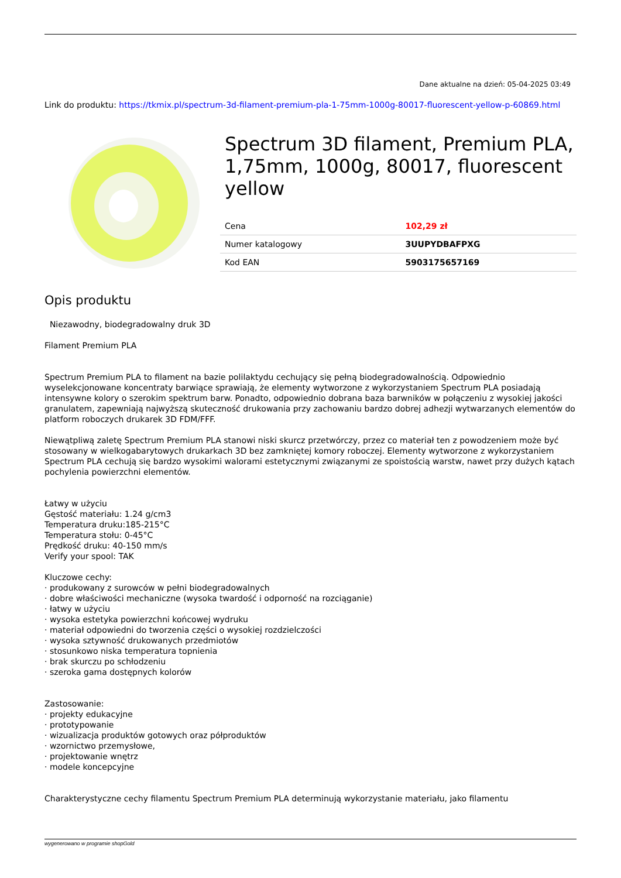Dane aktualne na dzień: 05-04-2025 03:49
Link do produktu: https://tkmix.pl/spectrum-3d-filament-premium-pla-1-75mm-1000g-80017-fluorescent-yellow-p-60869.html
Spectrum 3D filament, Premium PLA, 1,75mm, 1000g, 80017, fluorescent yellow
| Cena | 102,29 zł |
| Numer katalogowy | 3UUPYDBAFPXG |
| Kod EAN | 5903175657169 |
Opis produktu
Niezawodny, biodegradowalny druk 3D
Filament Premium PLA
Spectrum Premium PLA to filament na bazie polilaktydu cechujący się pełną biodegradowalnością. Odpowiednio wyselekcjonowane koncentraty barwiące sprawiają, że elementy wytworzone z wykorzystaniem Spectrum PLA posiadają intensywne kolory o szerokim spektrum barw. Ponadto, odpowiednio dobrana baza barwników w połączeniu z wysokiej jakości granulatem, zapewniają najwyższą skuteczność drukowania przy zachowaniu bardzo dobrej adhezji wytwarzanych elementów do platform roboczych drukarek 3D FDM/FFF.
Niewątpliwą zaletę Spectrum Premium PLA stanowi niski skurcz przetwórczy, przez co materiał ten z powodzeniem może być stosowany w wielkogabarytowych drukarkach 3D bez zamkniętej komory roboczej. Elementy wytworzone z wykorzystaniem Spectrum PLA cechują się bardzo wysokimi walorami estetycznymi związanymi ze spoistością warstw, nawet przy dużych kątach pochylenia powierzchni elementów.
Łatwy w użyciu
Gęstość materiału: 1.24 g/cm3
Temperatura druku:185-215°C
Temperatura stołu: 0-45°C
Prędkość druku: 40-150 mm/s
Verify your spool: TAK
Kluczowe cechy:
· produkowany z surowców w pełni biodegradowalnych
· dobre właściwości mechaniczne (wysoka twardość i odporność na rozciąganie)
· łatwy w użyciu
· wysoka estetyka powierzchni końcowej wydruku
· materiał odpowiedni do tworzenia części o wysokiej rozdzielczości
· wysoka sztywność drukowanych przedmiotów
· stosunkowo niska temperatura topnienia
· brak skurczu po schłodzeniu
· szeroka gama dostępnych kolorów
Zastosowanie:
· projekty edukacyjne
· prototypowanie
· wizualizacja produktów gotowych oraz półproduktów
· wzornictwo przemysłowe,
· projektowanie wnętrz
· modele koncepcyjne
Charakterystyczne cechy filamentu Spectrum Premium PLA determinują wykorzystanie materiału, jako filamentu
wygenerowano w programie shopGold